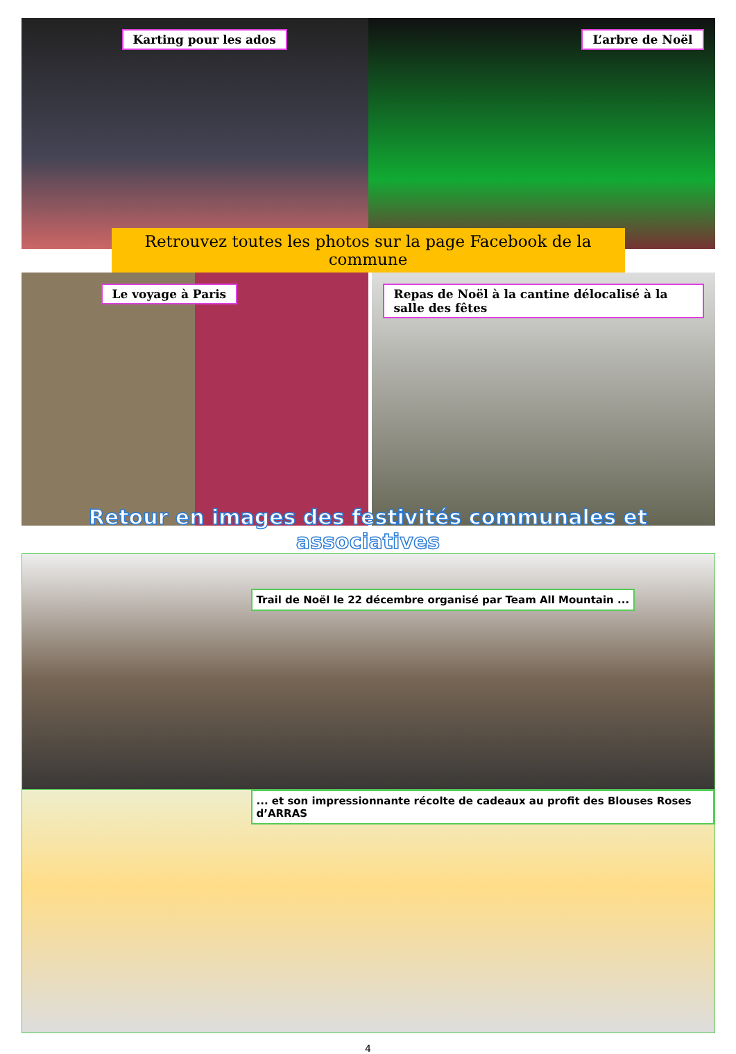Karting pour les ados L’arbre de Noël
Retrouvez toutes les photos sur la page Facebook de la commune
Le voyage à Paris Repas de Noël à la cantine délocalisé à la salle des fêtes
Retour en images des festivités communales et associatives
Trail de Noël le 22 décembre organisé par Team All Mountain ...
... et son impressionnante récolte de cadeaux au profit des Blouses Roses d’ARRAS
4